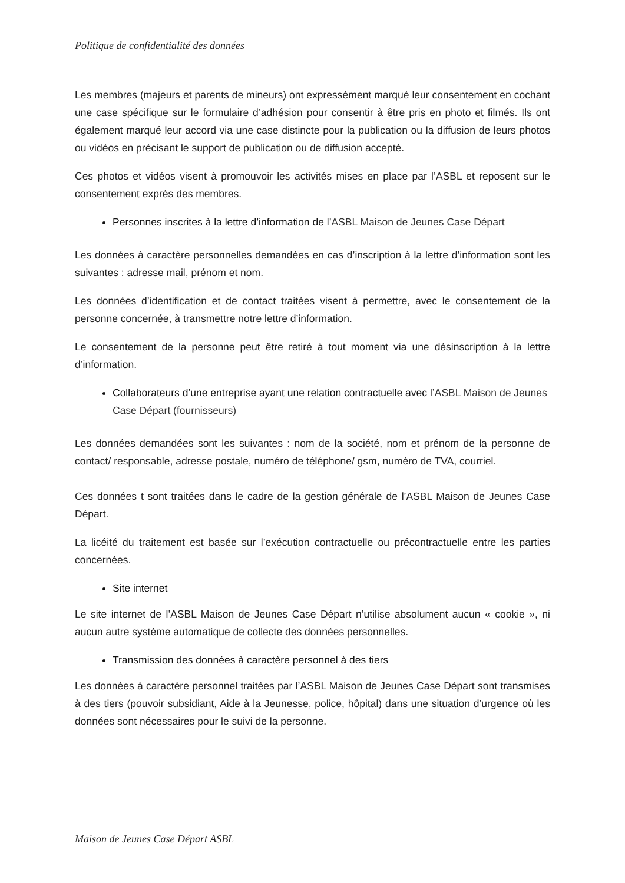Politique de confidentialité des données
Les membres (majeurs et parents de mineurs) ont expressément marqué leur consentement en cochant une case spécifique sur le formulaire d’adhésion pour consentir à être pris en photo et filmés. Ils ont également marqué leur accord via une case distincte pour la publication ou la diffusion de leurs photos ou vidéos en précisant le support de publication ou de diffusion accepté.
Ces photos et vidéos visent à promouvoir les activités mises en place par l’ASBL et reposent sur le consentement exprès des membres.
Personnes inscrites à la lettre d’information de l’ASBL Maison de Jeunes Case Départ
Les données à caractère personnelles demandées en cas d’inscription à la lettre d’information sont les suivantes : adresse mail, prénom et nom.
Les données d’identification et de contact traitées visent à permettre, avec le consentement de la personne concernée, à transmettre notre lettre d’information.
Le consentement de la personne peut être retiré à tout moment via une désinscription à la lettre d’information.
Collaborateurs d’une entreprise ayant une relation contractuelle avec l’ASBL Maison de Jeunes Case Départ (fournisseurs)
Les données demandées sont les suivantes : nom de la société, nom et prénom de la personne de contact/ responsable, adresse postale, numéro de téléphone/ gsm, numéro de TVA, courriel.
Ces données t sont traitées dans le cadre de la gestion générale de l’ASBL Maison de Jeunes Case Départ.
La licéité du traitement est basée sur l’exécution contractuelle ou précontractuelle entre les parties concernées.
Site internet
Le site internet de l’ASBL Maison de Jeunes Case Départ n’utilise absolument aucun « cookie », ni aucun autre système automatique de collecte des données personnelles.
Transmission des données à caractère personnel à des tiers
Les données à caractère personnel traitées par l’ASBL Maison de Jeunes Case Départ sont transmises à des tiers (pouvoir subsidiant, Aide à la Jeunesse, police, hôpital) dans une situation d’urgence où les données sont nécessaires pour le suivi de la personne.
Maison de Jeunes Case Départ ASBL